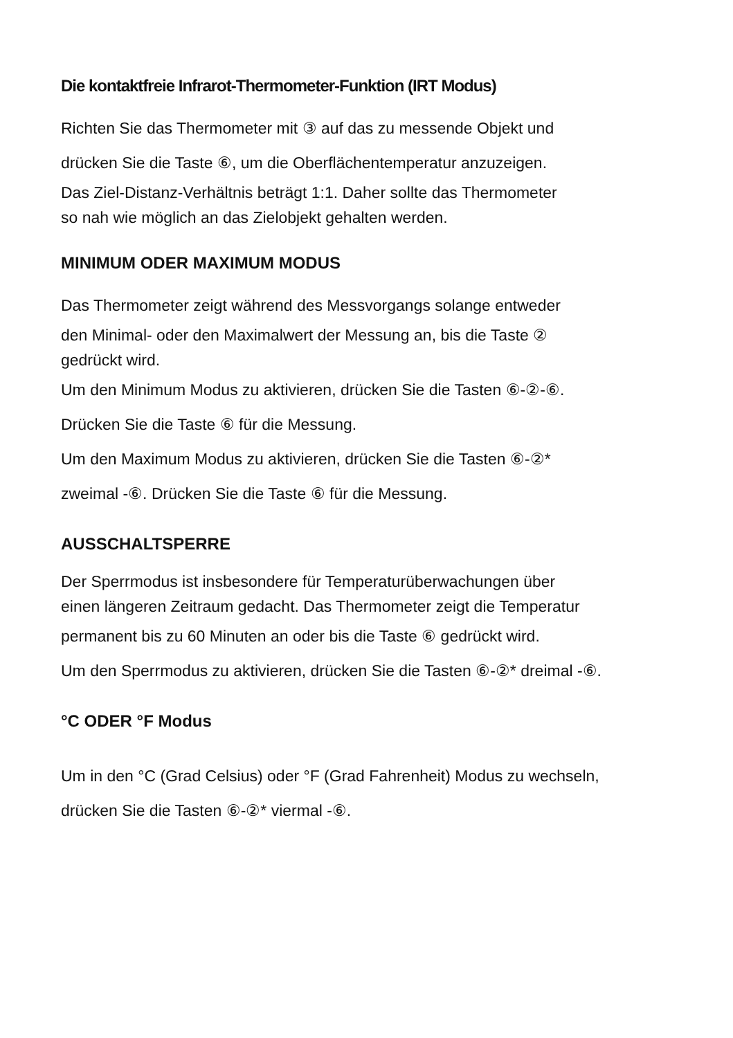Die kontaktfreie Infrarot-Thermometer-Funktion (IRT Modus)
Richten Sie das Thermometer mit ③ auf das zu messende Objekt und
drücken Sie die Taste ⑥, um die Oberflächentemperatur anzuzeigen.
Das Ziel-Distanz-Verhältnis beträgt 1:1. Daher sollte das Thermometer
so nah wie möglich an das Zielobjekt gehalten werden.
MINIMUM ODER MAXIMUM MODUS
Das Thermometer zeigt während des Messvorgangs solange entweder
den Minimal- oder den Maximalwert der Messung an, bis die Taste ②
gedrückt wird.
Um den Minimum Modus zu aktivieren, drücken Sie die Tasten ⑥-②-⑥.
Drücken Sie die Taste ⑥ für die Messung.
Um den Maximum Modus zu aktivieren, drücken Sie die Tasten ⑥-②*
zweimal -⑥. Drücken Sie die Taste ⑥ für die Messung.
AUSSCHALTSPERRE
Der Sperrmodus ist insbesondere für Temperaturüberwachungen über
einen längeren Zeitraum gedacht. Das Thermometer zeigt die Temperatur
permanent bis zu 60 Minuten an oder bis die Taste ⑥ gedrückt wird.
Um den Sperrmodus zu aktivieren, drücken Sie die Tasten ⑥-②* dreimal -⑥.
°C ODER °F Modus
Um in den °C (Grad Celsius) oder °F (Grad Fahrenheit) Modus zu wechseln,
drücken Sie die Tasten ⑥-②* viermal -⑥.